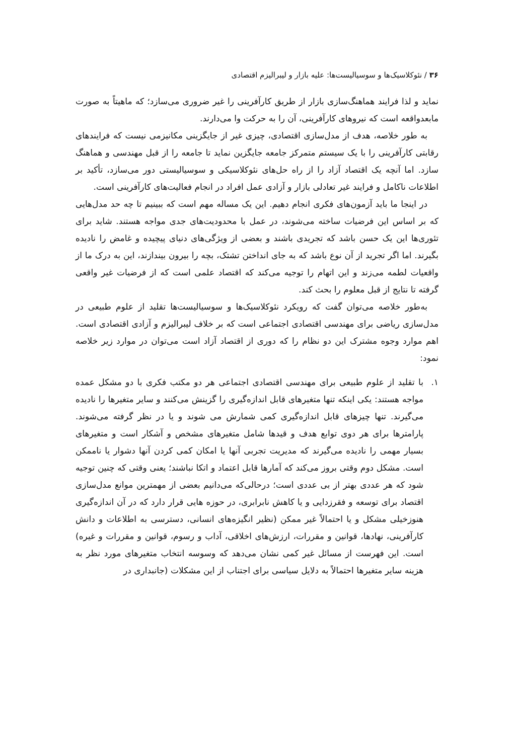۳۶ / نئوکلاسیک‌ها و سوسیالیست‌ها: علیه بازار و لیبرالیزم اقتصادی
نماید و لذا فرایند هماهنگ‌سازی بازار از طریق کارآفرینی را غیر ضروری می‌سازد؛ که ماهیتاً به صورت مابعدواقعه است که نیروهای کارآفرینی، آن را به حرکت وا می‌دارند.
به طور خلاصه، هدف از مدل‌سازی اقتصادی، چیزی غیر از جایگزینی مکانیزمی نیست که فرایندهای رقابتی کارآفرینی را با یک سیستم متمرکز جامعه جایگزین نماید تا جامعه را از قبل مهندسی و هماهنگ سازد. اما آنچه یک اقتصاد آزاد را از راه حل‌های نئوکلاسیکی و سوسیالیستی دور می‌سازد، تأکید بر اطلاعات ناکامل و فرایند غیر تعادلی بازار و آزادی عمل افراد در انجام فعالیت‌های کارآفرینی است.
در اینجا ما باید آزمون‌های فکری انجام دهیم. این یک مساله مهم است که ببینیم تا چه حد مدل‌هایی که بر اساس این فرضیات ساخته می‌شوند، در عمل با محدودیت‌های جدی مواجه هستند. شاید برای تئوری‌ها این یک حسن باشد که تجریدی باشند و بعضی از ویژگی‌های دنیای پیچیده و غامض را نادیده بگیرند. اما اگر تجرید از آن نوع باشد که به جای انداختن تشتک، بچه را بیرون بیندازند، این به درک ما از واقعیات لطمه می‌زند و این اتهام را توجیه می‌کند که اقتصاد علمی است که از فرضیات غیر واقعی گرفته تا نتایج از قبل معلوم را بحث کند.
به‌طور خلاصه می‌توان گفت که رویکرد نئوکلاسیک‌ها و سوسیالیست‌ها تقلید از علوم طبیعی در مدل‌سازی ریاضی برای مهندسی اقتصادی اجتماعی است که بر خلاف لیبرالیزم و آزادی اقتصادی است. اهم موارد وجوه مشترک این دو نظام را که دوری از اقتصاد آزاد است می‌توان در موارد زیر خلاصه نمود:
۱. با تقلید از علوم طبیعی برای مهندسی اقتصادی اجتماعی هر دو مکتب فکری با دو مشکل عمده مواجه هستند: یکی اینکه تنها متغیرهای قابل اندازه‌گیری را گزینش می‌کنند و سایر متغیرها را نادیده می‌گیرند. تنها چیزهای قابل اندازه‌گیری کمی شمارش می شوند و یا در نظر گرفته می‌شوند. پارامترها برای هر دوی توابع هدف و قیدها شامل متغیرهای مشخص و آشکار است و متغیرهای بسیار مهمی را نادیده می‌گیرند که مدیریت تجربی آنها یا امکان کمی کردن آنها دشوار یا ناممکن است. مشکل دوم وقتی بروز می‌کند که آمارها قابل اعتماد و اتکا نباشند؛ یعنی وقتی که چنین توجیه شود که هر عددی بهتر از بی عددی است؛ درحالی‌که می‌دانیم بعضی از مهمترین موانع مدل‌سازی اقتصاد برای توسعه و فقرزدایی و یا کاهش نابرابری، در حوزه هایی قرار دارد که در آن اندازه‌گیری هنوزخیلی مشکل و یا احتمالاً غیر ممکن (نظیر انگیزه‌های انسانی، دسترسی به اطلاعات و دانش کارآفرینی، نهادها، قوانین و مقررات، ارزش‌های اخلاقی، آداب و رسوم، قوانین و مقررات و غیره) است. این فهرست از مسائل غیر کمی نشان می‌دهد که وسوسه انتخاب متغیرهای مورد نظر به هزینه سایر متغیرها احتمالاً به دلایل سیاسی برای اجتناب از این مشکلات (جانبداری در